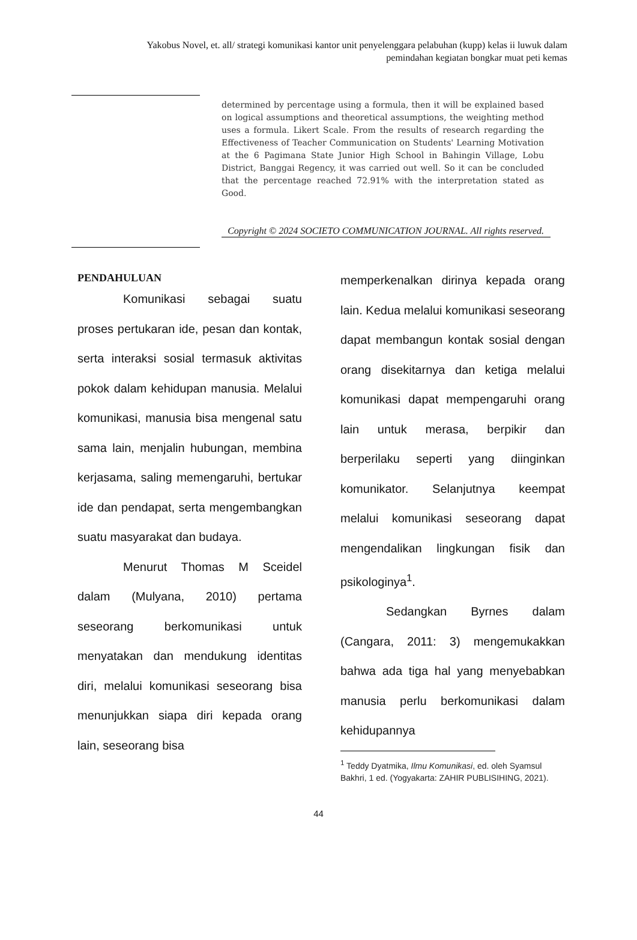Yakobus Novel, et. all/ strategi komunikasi kantor unit penyelenggara pelabuhan (kupp) kelas ii luwuk dalam pemindahan kegiatan bongkar muat peti kemas
determined by percentage using a formula, then it will be explained based on logical assumptions and theoretical assumptions, the weighting method uses a formula. Likert Scale. From the results of research regarding the Effectiveness of Teacher Communication on Students' Learning Motivation at the 6 Pagimana State Junior High School in Bahingin Village, Lobu District, Banggai Regency, it was carried out well. So it can be concluded that the percentage reached 72.91% with the interpretation stated as Good.
Copyright © 2024 SOCIETO COMMUNICATION JOURNAL. All rights reserved.
PENDAHULUAN
Komunikasi sebagai suatu proses pertukaran ide, pesan dan kontak, serta interaksi sosial termasuk aktivitas pokok dalam kehidupan manusia. Melalui komunikasi, manusia bisa mengenal satu sama lain, menjalin hubungan, membina kerjasama, saling memengaruhi, bertukar ide dan pendapat, serta mengembangkan suatu masyarakat dan budaya.
Menurut Thomas M Sceidel dalam (Mulyana, 2010) pertama seseorang berkomunikasi untuk menyatakan dan mendukung identitas diri, melalui komunikasi seseorang bisa menunjukkan siapa diri kepada orang lain, seseorang bisa
memperkenalkan dirinya kepada orang lain. Kedua melalui komunikasi seseorang dapat membangun kontak sosial dengan orang disekitarnya dan ketiga melalui komunikasi dapat mempengaruhi orang lain untuk merasa, berpikir dan berperilaku seperti yang diinginkan komunikator. Selanjutnya keempat melalui komunikasi seseorang dapat mengendalikan lingkungan fisik dan psikologinya<sup>1</sup>.
Sedangkan Byrnes dalam (Cangara, 2011: 3) mengemukakkan bahwa ada tiga hal yang menyebabkan manusia perlu berkomunikasi dalam kehidupannya
<sup>1</sup> Teddy Dyatmika, Ilmu Komunikasi, ed. oleh Syamsul Bakhri, 1 ed. (Yogyakarta: ZAHIR PUBLISIHING, 2021).
44